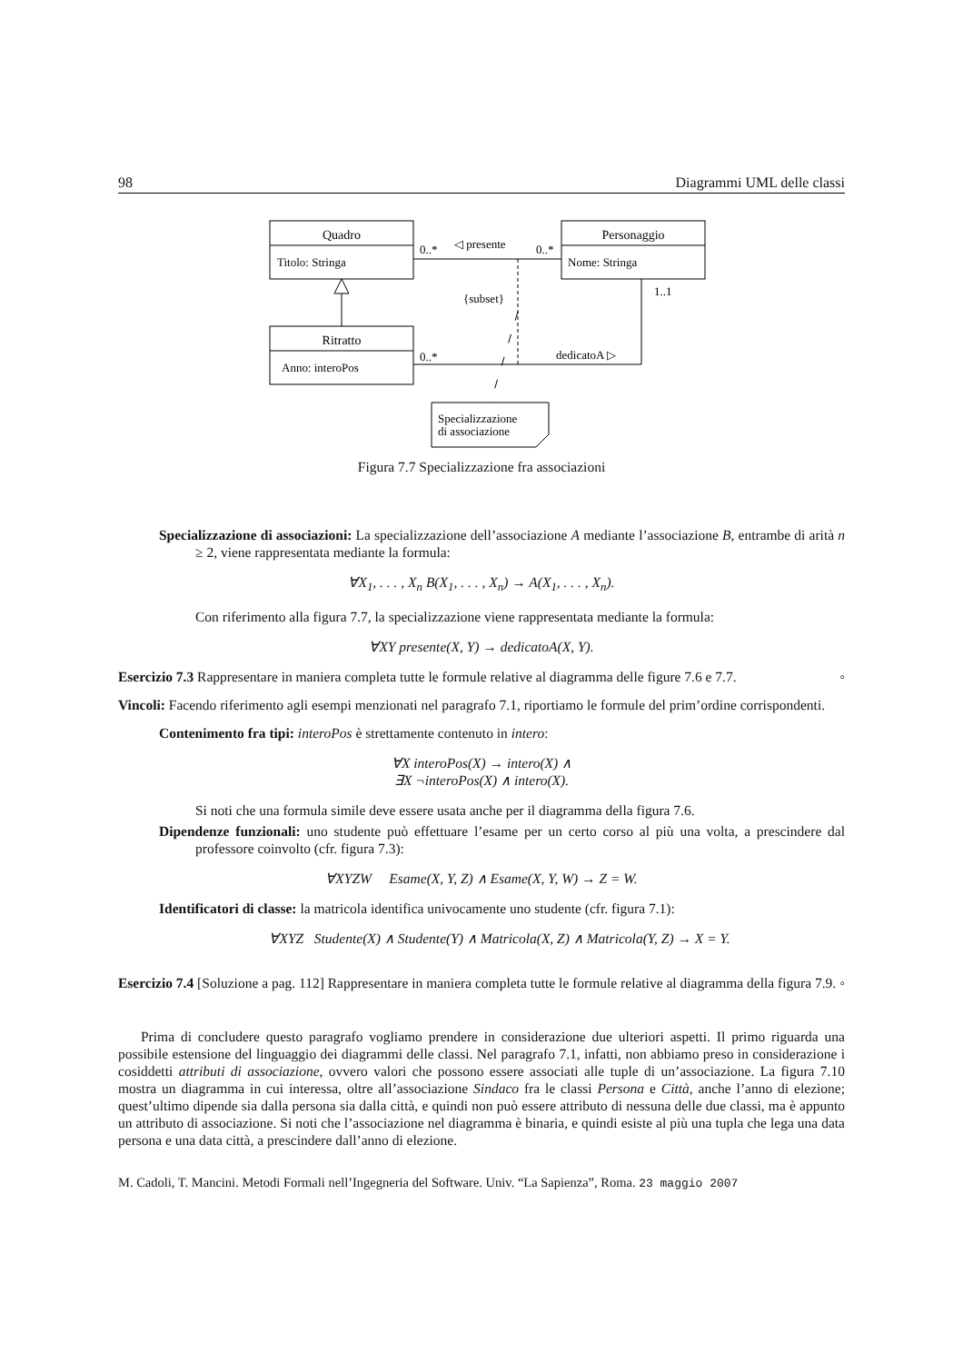98 Diagrammi UML delle classi
Quadro
Titolo: Stringa
Personaggio
Nome: Stringa
Ritratto
Anno: interoPos
0..*
0..*
◁ presente
1..1
{subset}
0..*
dedicatoA ▷
Specializzazione
di associazione
Figura 7.7 Specializzazione fra associazioni
Specializzazione di associazioni: La specializzazione dell’associazione A mediante l’associazione B, entrambe di arità n ≥ 2, viene rappresentata mediante la formula:
∀X<sub>1</sub>, . . . , X<sub>n</sub> B(X<sub>1</sub>, . . . , X<sub>n</sub>) → A(X<sub>1</sub>, . . . , X<sub>n</sub>).
Con riferimento alla figura 7.7, la specializzazione viene rappresentata mediante la formula:
∀XY presente(X, Y) → dedicatoA(X, Y).
Esercizio 7.3 Rappresentare in maniera completa tutte le formule relative al diagramma delle figure 7.6 e 7.7. ◦
Vincoli: Facendo riferimento agli esempi menzionati nel paragrafo 7.1, riportiamo le formule del prim’ordine corrispondenti.
Contenimento fra tipi: interoPos è strettamente contenuto in intero:
∀X interoPos(X) → intero(X) ∧
∃X ¬interoPos(X) ∧ intero(X).
Si noti che una formula simile deve essere usata anche per il diagramma della figura 7.6.
Dipendenze funzionali: uno studente può effettuare l’esame per un certo corso al più una volta, a prescindere dal professore coinvolto (cfr. figura 7.3):
∀XYZW Esame(X, Y, Z) ∧ Esame(X, Y, W) → Z = W.
Identificatori di classe: la matricola identifica univocamente uno studente (cfr. figura 7.1):
∀XYZ Studente(X) ∧ Studente(Y) ∧ Matricola(X, Z) ∧ Matricola(Y, Z) → X = Y.
Esercizio 7.4 [Soluzione a pag. 112] Rappresentare in maniera completa tutte le formule relative al diagramma della figura 7.9. ◦
Prima di concludere questo paragrafo vogliamo prendere in considerazione due ulteriori aspetti. Il primo riguarda una possibile estensione del linguaggio dei diagrammi delle classi. Nel paragrafo 7.1, infatti, non abbiamo preso in considerazione i cosiddetti attributi di associazione, ovvero valori che possono essere associati alle tuple di un’associazione. La figura 7.10 mostra un diagramma in cui interessa, oltre all’associazione Sindaco fra le classi Persona e Città, anche l’anno di elezione; quest’ultimo dipende sia dalla persona sia dalla città, e quindi non può essere attributo di nessuna delle due classi, ma è appunto un attributo di associazione. Si noti che l’associazione nel diagramma è binaria, e quindi esiste al più una tupla che lega una data persona e una data città, a prescindere dall’anno di elezione.
M. Cadoli, T. Mancini. Metodi Formali nell’Ingegneria del Software. Univ. “La Sapienza”, Roma. 23 maggio 2007